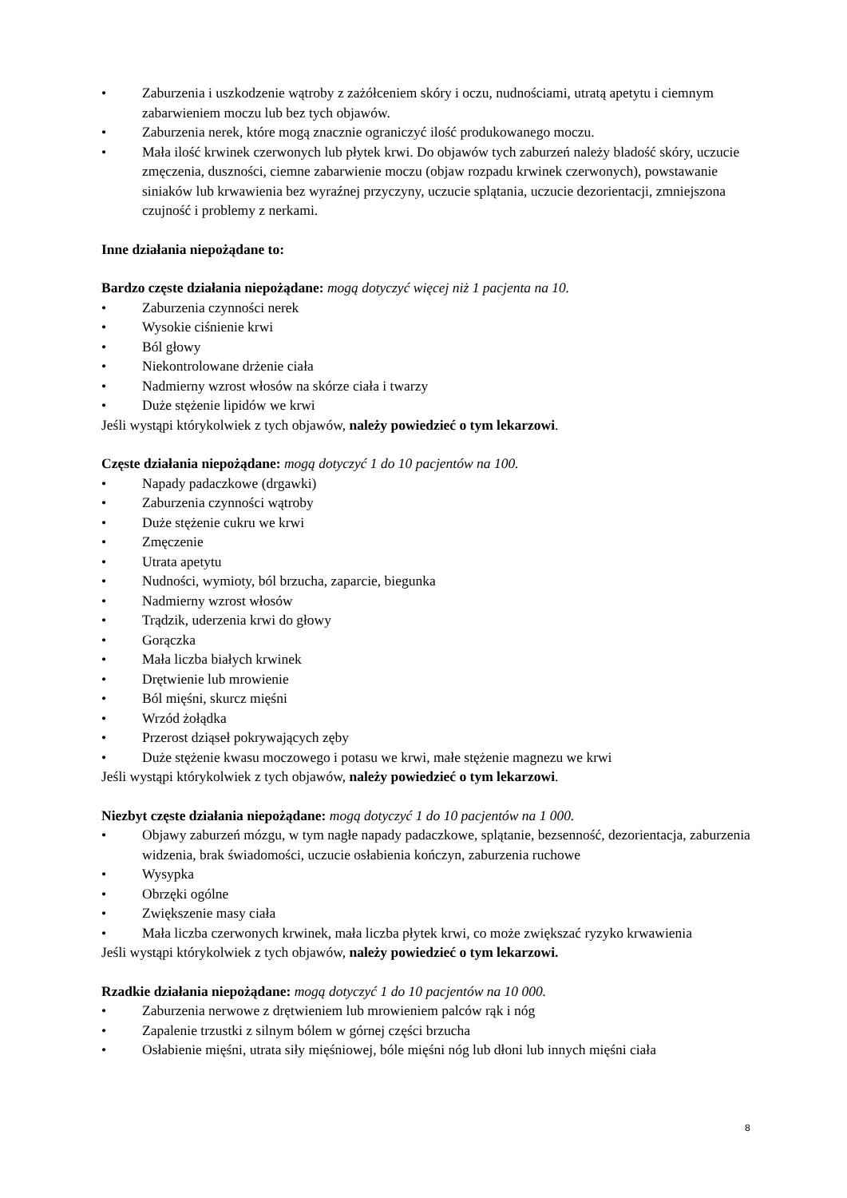• Zaburzenia i uszkodzenie wątroby z zażółceniem skóry i oczu, nudnościami, utratą apetytu i ciemnym zabarwieniem moczu lub bez tych objawów.
• Zaburzenia nerek, które mogą znacznie ograniczyć ilość produkowanego moczu.
• Mała ilość krwinek czerwonych lub płytek krwi. Do objawów tych zaburzeń należy bladość skóry, uczucie zmęczenia, duszności, ciemne zabarwienie moczu (objaw rozpadu krwinek czerwonych), powstawanie siniaków lub krwawienia bez wyraźnej przyczyny, uczucie splątania, uczucie dezorientacji, zmniejszona czujność i problemy z nerkami.
Inne działania niepożądane to:
Bardzo częste działania niepożądane: mogą dotyczyć więcej niż 1 pacjenta na 10.
• Zaburzenia czynności nerek
• Wysokie ciśnienie krwi
• Ból głowy
• Niekontrolowane drżenie ciała
• Nadmierny wzrost włosów na skórze ciała i twarzy
• Duże stężenie lipidów we krwi
Jeśli wystąpi którykolwiek z tych objawów, należy powiedzieć o tym lekarzowi.
Częste działania niepożądane: mogą dotyczyć 1 do 10 pacjentów na 100.
• Napady padaczkowe (drgawki)
• Zaburzenia czynności wątroby
• Duże stężenie cukru we krwi
• Zmęczenie
• Utrata apetytu
• Nudności, wymioty, ból brzucha, zaparcie, biegunka
• Nadmierny wzrost włosów
• Trądzik, uderzenia krwi do głowy
• Gorączka
• Mała liczba białych krwinek
• Drętwienie lub mrowienie
• Ból mięśni, skurcz mięśni
• Wrzód żołądka
• Przerost dziąseł pokrywających zęby
• Duże stężenie kwasu moczowego i potasu we krwi, małe stężenie magnezu we krwi
Jeśli wystąpi którykolwiek z tych objawów, należy powiedzieć o tym lekarzowi.
Niezbyt częste działania niepożądane: mogą dotyczyć 1 do 10 pacjentów na 1 000.
• Objawy zaburzeń mózgu, w tym nagłe napady padaczkowe, splątanie, bezsenność, dezorientacja, zaburzenia widzenia, brak świadomości, uczucie osłabienia kończyn, zaburzenia ruchowe
• Wysypka
• Obrzęki ogólne
• Zwiększenie masy ciała
• Mała liczba czerwonych krwinek, mała liczba płytek krwi, co może zwiększać ryzyko krwawienia
Jeśli wystąpi którykolwiek z tych objawów, należy powiedzieć o tym lekarzowi.
Rzadkie działania niepożądane: mogą dotyczyć 1 do 10 pacjentów na 10 000.
• Zaburzenia nerwowe z drętwieniem lub mrowieniem palców rąk i nóg
• Zapalenie trzustki z silnym bólem w górnej części brzucha
• Osłabienie mięśni, utrata siły mięśniowej, bóle mięśni nóg lub dłoni lub innych mięśni ciała
8